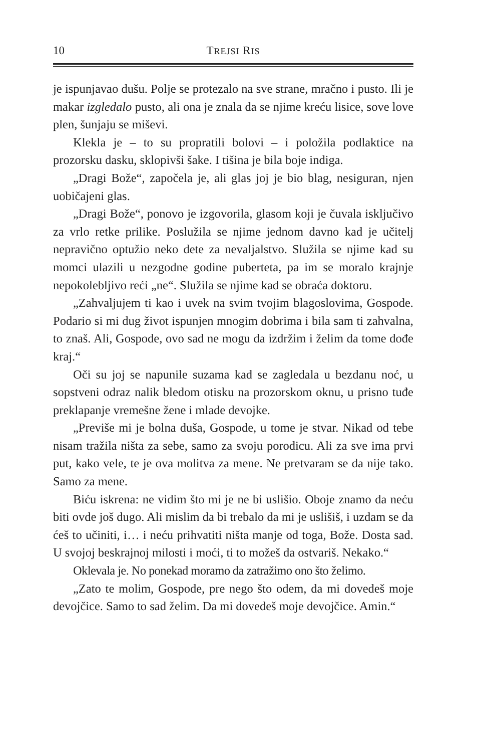10 TREJSI RIS
je ispunjavao dušu. Polje se protezalo na sve strane, mračno i pusto. Ili je makar izgledalo pusto, ali ona je znala da se njime kreću lisice, sove love plen, šunjaju se miševi.
Klekla je – to su propratili bolovi – i položila podlaktice na prozorsku dasku, sklopivši šake. I tišina je bila boje indiga.
„Dragi Bože“, započela je, ali glas joj je bio blag, nesiguran, njen uobičajeni glas.
„Dragi Bože“, ponovo je izgovorila, glasom koji je čuvala isključivo za vrlo retke prilike. Poslužila se njime jednom davno kad je učitelj nepravično optužio neko dete za nevaljalstvo. Služila se njime kad su momci ulazili u nezgodne godine puberteta, pa im se moralo krajnje nepokolebljivo reći „ne“. Služila se njime kad se obraća doktoru.
„Zahvaljujem ti kao i uvek na svim tvojim blagoslovima, Gospode. Podario si mi dug život ispunjen mnogim dobrima i bila sam ti zahvalna, to znaš. Ali, Gospode, ovo sad ne mogu da izdržim i želim da tome dođe kraj.“
Oči su joj se napunile suzama kad se zagledala u bezdanu noć, u sopstveni odraz nalik bledom otisku na prozorskom oknu, u prisno tuđe preklapanje vremešne žene i mlade devojke.
„Previše mi je bolna duša, Gospode, u tome je stvar. Nikad od tebe nisam tražila ništa za sebe, samo za svoju porodicu. Ali za sve ima prvi put, kako vele, te je ova molitva za mene. Ne pretvaram se da nije tako. Samo za mene.
Biću iskrena: ne vidim što mi je ne bi uslišio. Oboje znamo da neću biti ovde još dugo. Ali mislim da bi trebalo da mi je uslišiš, i uzdam se da ćeš to učiniti, i… i neću prihvatiti ništa manje od toga, Bože. Dosta sad. U svojoj beskrajnoj milosti i moći, ti to možeš da ostvariš. Nekako.“
Oklevala je. No ponekad moramo da zatražimo ono što želimo.
„Zato te molim, Gospode, pre nego što odem, da mi dovedeš moje devojčice. Samo to sad želim. Da mi dovedeš moje devojčice. Amin.“